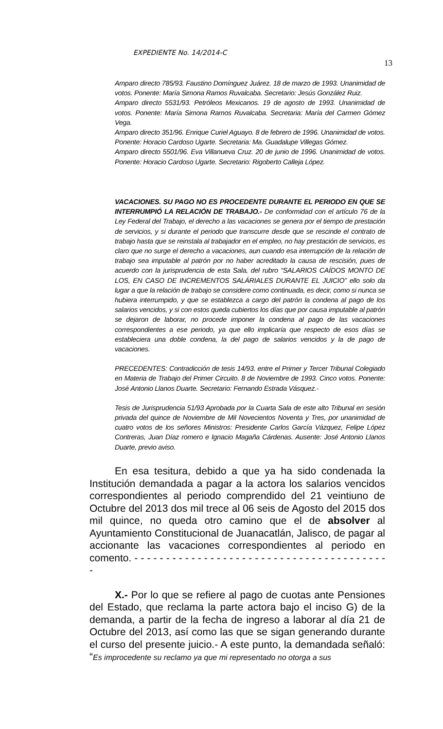EXPEDIENTE No. 14/2014-C
13
Amparo directo 785/93. Faustino Domínguez Juárez. 18 de marzo de 1993. Unanimidad de votos. Ponente: María Simona Ramos Ruvalcaba. Secretario: Jesús González Ruiz.
Amparo directo 5531/93. Petróleos Mexicanos. 19 de agosto de 1993. Unanimidad de votos. Ponente: María Simona Ramos Ruvalcaba. Secretaria: María del Carmen Gómez Vega.
Amparo directo 351/96. Enrique Curiel Aguayo. 8 de febrero de 1996. Unanimidad de votos. Ponente: Horacio Cardoso Ugarte. Secretaria: Ma. Guadalupe Villegas Gómez.
Amparo directo 5501/96. Eva Villanueva Cruz. 20 de junio de 1996. Unanimidad de votos. Ponente: Horacio Cardoso Ugarte. Secretario: Rigoberto Calleja López.
VACACIONES. SU PAGO NO ES PROCEDENTE DURANTE EL PERIODO EN QUE SE INTERRUMPIÓ LA RELACIÓN DE TRABAJO.- De conformidad con el artículo 76 de la Ley Federal del Trabajo, el derecho a las vacaciones se genera por el tiempo de prestación de servicios, y si durante el periodo que transcurre desde que se rescinde el contrato de trabajo hasta que se reinstala al trabajador en el empleo, no hay prestación de servicios, es claro que no surge el derecho a vacaciones, aun cuando esa interrupción de la relación de trabajo sea imputable al patrón por no haber acreditado la causa de rescisión, pues de acuerdo con la jurisprudencia de esta Sala, del rubro “SALARIOS CAÍDOS MONTO DE LOS, EN CASO DE INCREMENTOS SALÁRIALES DURANTE EL JUICIO” ello solo da lugar a que la relación de trabajo se considere como continuada, es decir, como si nunca se hubiera interrumpido, y que se establezca a cargo del patrón la condena al pago de los salarios vencidos, y si con estos queda cubiertos los días que por causa imputable al patrón se dejaron de laborar, no procede imponer la condena al pago de las vacaciones correspondientes a ese periodo, ya que ello implicaría que respecto de esos días se estableciera una doble condena, la del pago de salarios vencidos y la de pago de vacaciones.
PRECEDENTES: Contradicción de tesis 14/93. entre el Primer y Tercer Tribunal Colegiado en Materia de Trabajo del Primer Circuito. 8 de Noviembre de 1993. Cinco votos. Ponente: José Antonio Llanos Duarte. Secretario: Fernando Estrada Vásquez.-
Tesis de Jurisprudencia 51/93 Aprobada por la Cuarta Sala de este alto Tribunal en sesión privada del quince de Noviembre de Mil Novecientos Noventa y Tres, por unanimidad de cuatro votos de los señores Ministros: Presidente Carlos García Vázquez, Felipe López Contreras, Juan Díaz romero e Ignacio Magaña Cárdenas. Ausente: José Antonio Llanos Duarte, previo aviso.
En esa tesitura, debido a que ya ha sido condenada la Institución demandada a pagar a la actora los salarios vencidos correspondientes al periodo comprendido del 21 veintiuno de Octubre del 2013 dos mil trece al 06 seis de Agosto del 2015 dos mil quince, no queda otro camino que el de absolver al Ayuntamiento Constitucional de Juanacatlán, Jalisco, de pagar al accionante las vacaciones correspondientes al periodo en comento. - - - - - - - - - - - - - - - - - - - - - - - - - - - - - - - - - - - - - - - - -
X.- Por lo que se refiere al pago de cuotas ante Pensiones del Estado, que reclama la parte actora bajo el inciso G) de la demanda, a partir de la fecha de ingreso a laborar al día 21 de Octubre del 2013, así como las que se sigan generando durante el curso del presente juicio.- A este punto, la demandada señaló: “Es improcedente su reclamo ya que mi representado no otorga a sus